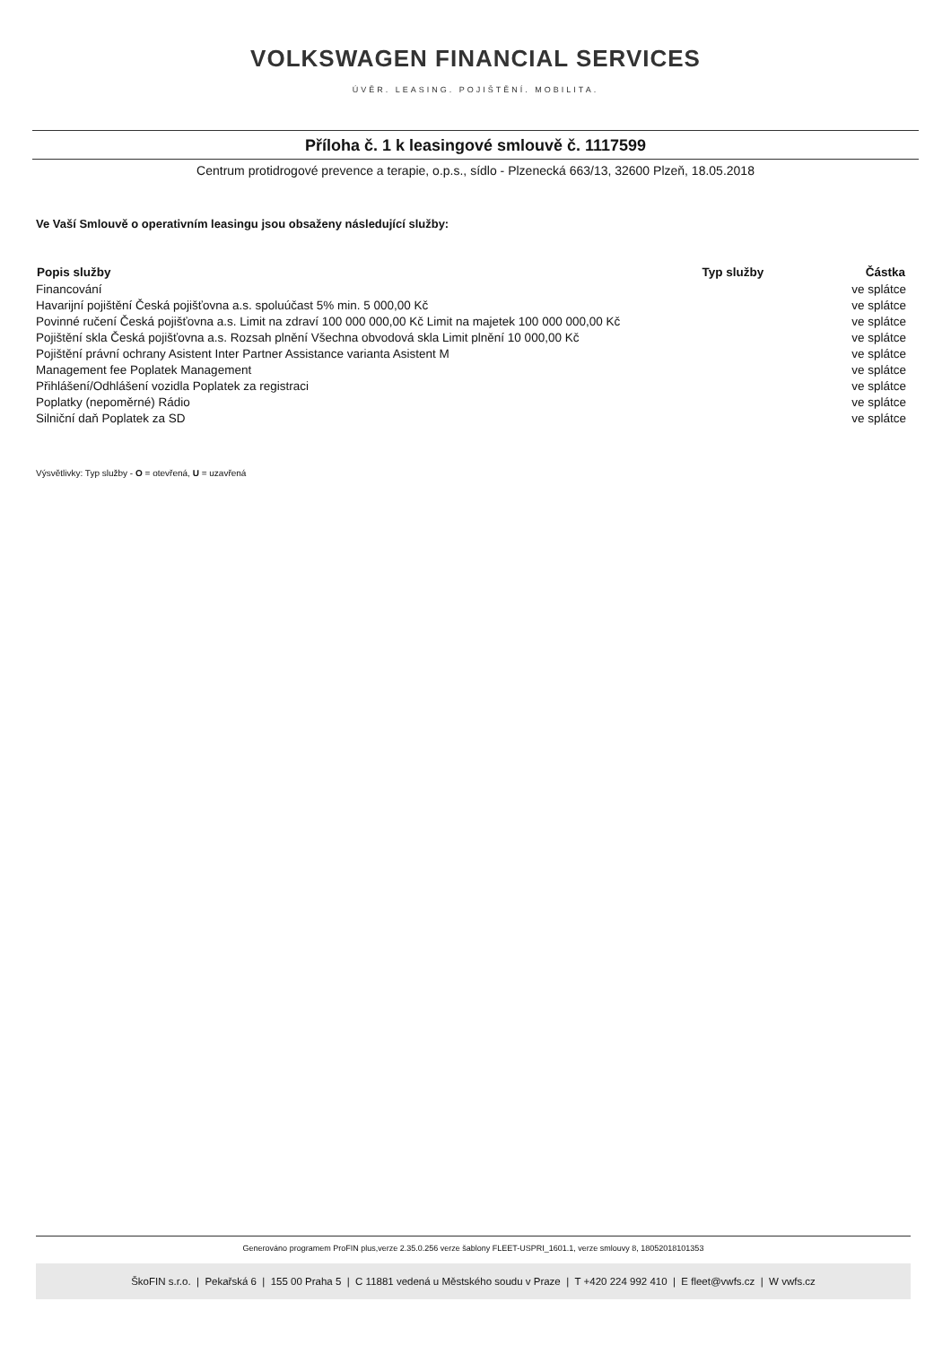VOLKSWAGEN FINANCIAL SERVICES
ÚVĚR. LEASING. POJIŠTĚNÍ. MOBILITA.
Příloha č. 1 k leasingové smlouvě č. 1117599
Centrum protidrogové prevence a terapie, o.p.s., sídlo - Plzenecká 663/13, 32600 Plzeň, 18.05.2018
Ve Vaší Smlouvě o operativním leasingu jsou obsaženy následující služby:
| Popis služby | Typ služby | Částka |
| --- | --- | --- |
| Financování | | ve splátce |
| Havarijní pojištění Česká pojišťovna a.s. spoluúčast 5% min. 5 000,00 Kč | | ve splátce |
| Povinné ručení Česká pojišťovna a.s. Limit na zdraví 100 000 000,00 Kč Limit na majetek 100 000 000,00 Kč | | ve splátce |
| Pojištění skla Česká pojišťovna a.s. Rozsah plnění Všechna obvodová skla Limit plnění 10 000,00 Kč | | ve splátce |
| Pojištění právní ochrany Asistent Inter Partner Assistance varianta Asistent M | | ve splátce |
| Management fee Poplatek Management | | ve splátce |
| Přihlášení/Odhlášení vozidla Poplatek za registraci | | ve splátce |
| Poplatky (nepoměrné) Rádio | | ve splátce |
| Silniční daň Poplatek za SD | | ve splátce |
Výsvětlivky: Typ služby - O = otevřená, U = uzavřená
Generováno programem ProFIN plus,verze 2.35.0.256 verze šablony FLEET-USPRI_1601.1, verze smlouvy 8, 18052018101353
ŠkoFIN s.r.o. | Pekařská 6 | 155 00 Praha 5 | C 11881 vedená u Městského soudu v Praze | T +420 224 992 410 | E fleet@vwfs.cz | W vwfs.cz